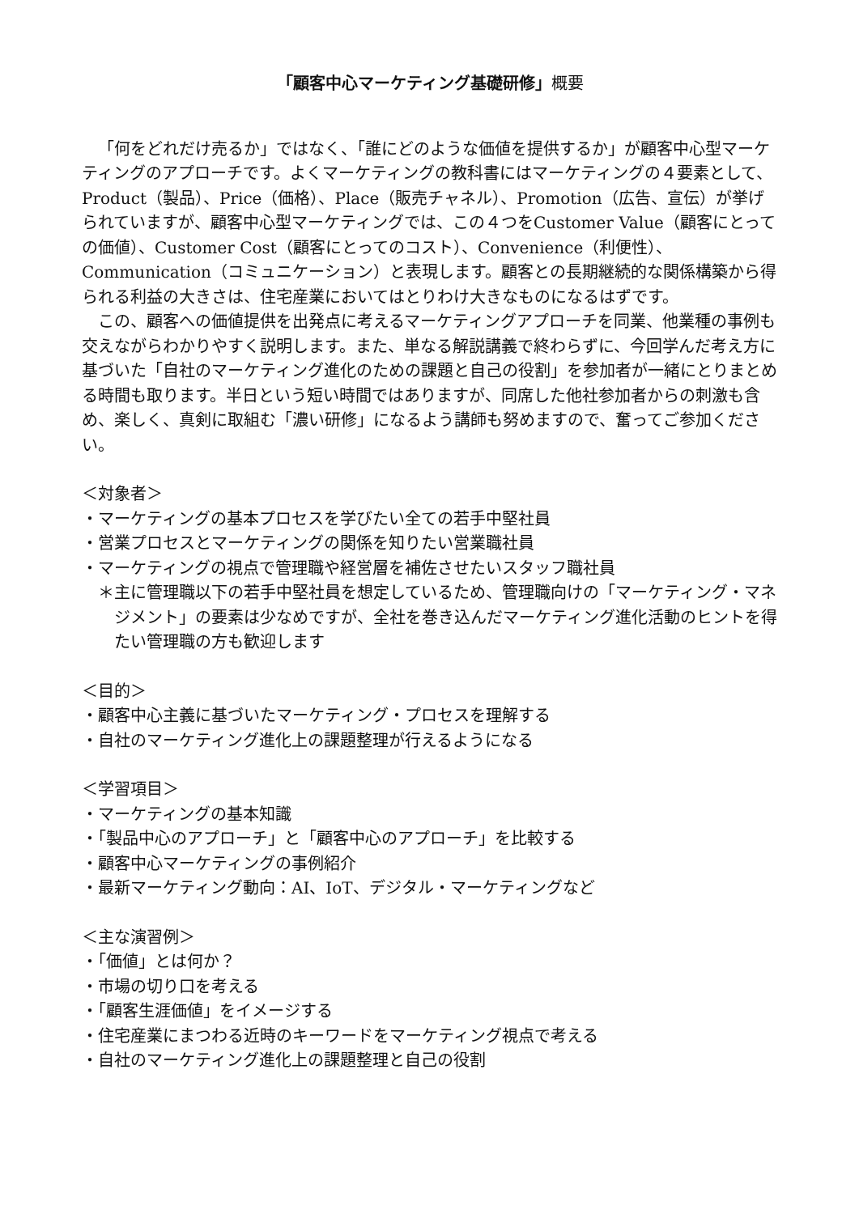「顧客中心マーケティング基礎研修」概要
「何をどれだけ売るか」ではなく、「誰にどのような価値を提供するか」が顧客中心型マーケティングのアプローチです。よくマーケティングの教科書にはマーケティングの４要素として、Product（製品）、Price（価格）、Place（販売チャネル）、Promotion（広告、宣伝）が挙げられていますが、顧客中心型マーケティングでは、この４つをCustomer Value（顧客にとっての価値）、Customer Cost（顧客にとってのコスト）、Convenience（利便性）、Communication（コミュニケーション）と表現します。顧客との長期継続的な関係構築から得られる利益の大きさは、住宅産業においてはとりわけ大きなものになるはずです。
この、顧客への価値提供を出発点に考えるマーケティングアプローチを同業、他業種の事例も交えながらわかりやすく説明します。また、単なる解説講義で終わらずに、今回学んだ考え方に基づいた「自社のマーケティング進化のための課題と自己の役割」を参加者が一緒にとりまとめる時間も取ります。半日という短い時間ではありますが、同席した他社参加者からの刺激も含め、楽しく、真剣に取組む「濃い研修」になるよう講師も努めますので、奮ってご参加ください。
＜対象者＞
・マーケティングの基本プロセスを学びたい全ての若手中堅社員
・営業プロセスとマーケティングの関係を知りたい営業職社員
・マーケティングの視点で管理職や経営層を補佐させたいスタッフ職社員
＊主に管理職以下の若手中堅社員を想定しているため、管理職向けの「マーケティング・マネジメント」の要素は少なめですが、全社を巻き込んだマーケティング進化活動のヒントを得たい管理職の方も歓迎します
＜目的＞
・顧客中心主義に基づいたマーケティング・プロセスを理解する
・自社のマーケティング進化上の課題整理が行えるようになる
＜学習項目＞
・マーケティングの基本知識
・「製品中心のアプローチ」と「顧客中心のアプローチ」を比較する
・顧客中心マーケティングの事例紹介
・最新マーケティング動向：AI、IoT、デジタル・マーケティングなど
＜主な演習例＞
・「価値」とは何か？
・市場の切り口を考える
・「顧客生涯価値」をイメージする
・住宅産業にまつわる近時のキーワードをマーケティング視点で考える
・自社のマーケティング進化上の課題整理と自己の役割